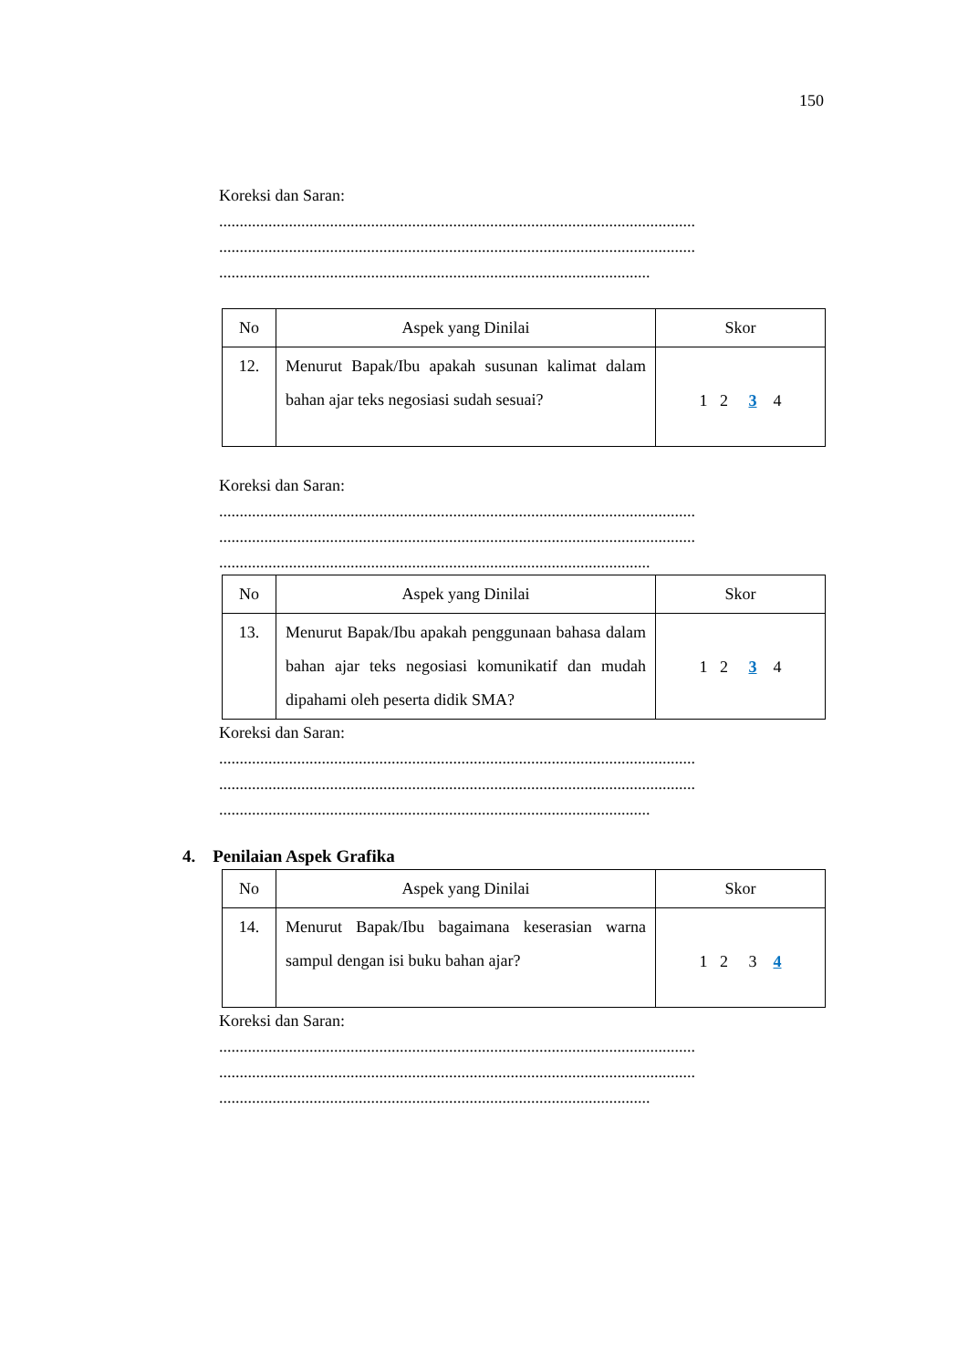150
Koreksi dan Saran:
....................................................................................................................
....................................................................................................................
.........................................................................................................
| No | Aspek yang Dinilai | Skor |
| --- | --- | --- |
| 12. | Menurut Bapak/Ibu apakah susunan kalimat dalam bahan ajar teks negosiasi sudah sesuai? | 1 2 3 4 |
Koreksi dan Saran:
....................................................................................................................
....................................................................................................................
.........................................................................................................
| No | Aspek yang Dinilai | Skor |
| --- | --- | --- |
| 13. | Menurut Bapak/Ibu apakah penggunaan bahasa dalam bahan ajar teks negosiasi komunikatif dan mudah dipahami oleh peserta didik SMA? | 1 2 3 4 |
Koreksi dan Saran:
....................................................................................................................
....................................................................................................................
.........................................................................................................
4. Penilaian Aspek Grafika
| No | Aspek yang Dinilai | Skor |
| --- | --- | --- |
| 14. | Menurut Bapak/Ibu bagaimana keserasian warna sampul dengan isi buku bahan ajar? | 1 2 3 4 |
Koreksi dan Saran:
....................................................................................................................
....................................................................................................................
.........................................................................................................